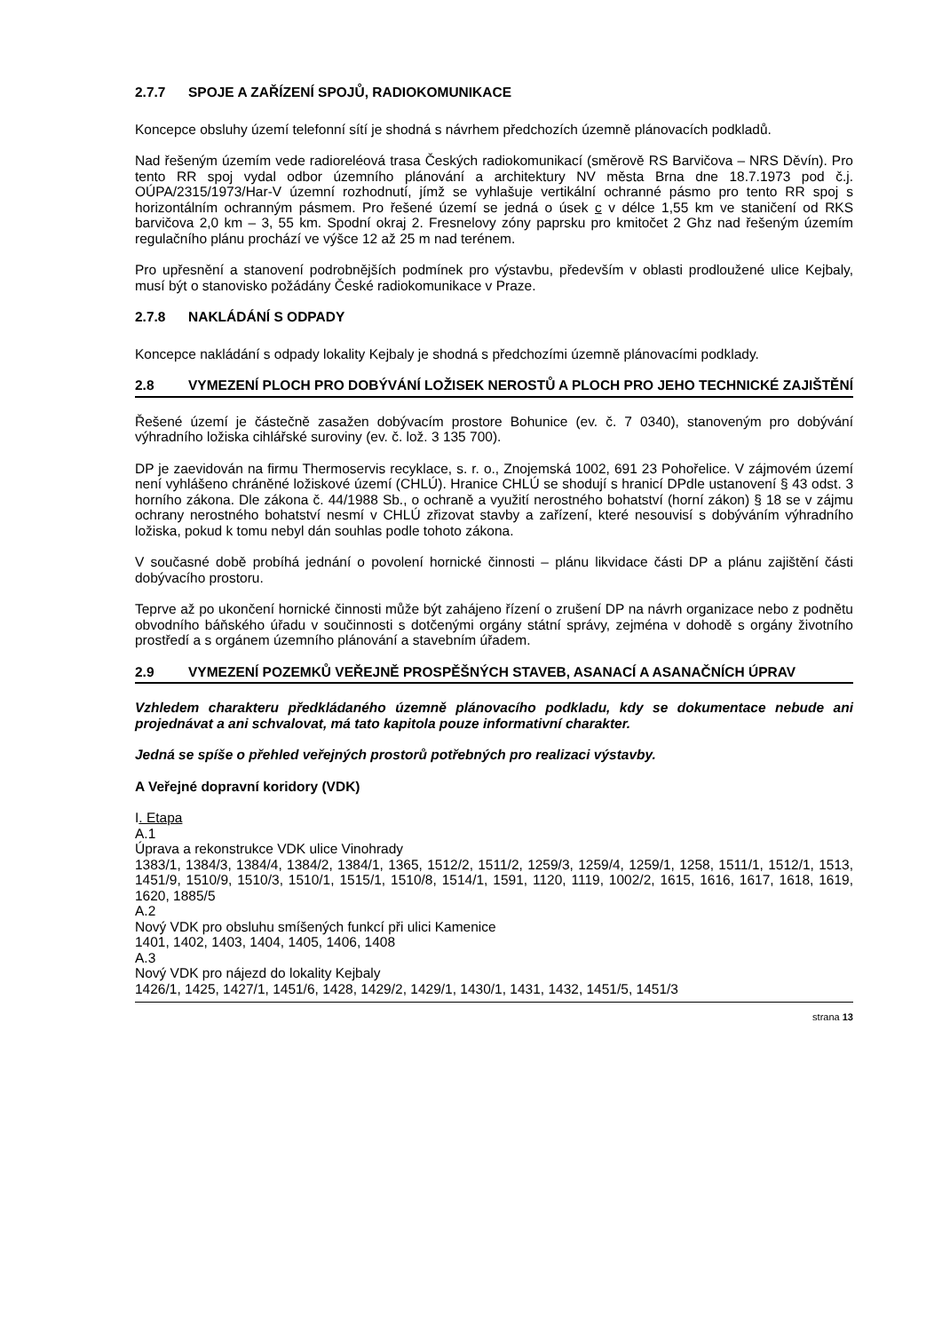2.7.7 SPOJE A ZAŘÍZENÍ SPOJŮ, RADIOKOMUNIKACE
Koncepce obsluhy území telefonní sítí je shodná s návrhem předchozích územně plánovacích podkladů.
Nad řešeným územím vede radioreléová trasa Českých radiokomunikací (směrově RS Barvičova – NRS Děvín). Pro tento RR spoj vydal odbor územního plánování a architektury NV města Brna dne 18.7.1973 pod č.j. OÚPA/2315/1973/Har-V územní rozhodnutí, jímž se vyhlašuje vertikální ochranné pásmo pro tento RR spoj s horizontálním ochranným pásmem. Pro řešené území se jedná o úsek c v délce 1,55 km ve staničení od RKS barvičova 2,0 km – 3, 55 km. Spodní okraj 2. Fresnelovy zóny paprsku pro kmitočet 2 Ghz nad řešeným územím regulačního plánu prochází ve výšce 12 až 25 m nad terénem.
Pro upřesnění a stanovení podrobnějších podmínek pro výstavbu, především v oblasti prodloužené ulice Kejbaly, musí být o stanovisko požádány České radiokomunikace v Praze.
2.7.8 NAKLÁDÁNÍ S ODPADY
Koncepce nakládání s odpady lokality Kejbaly je shodná s předchozími územně plánovacími podklady.
2.8 VYMEZENÍ PLOCH PRO DOBÝVÁNÍ LOŽISEK NEROSTŮ A PLOCH PRO JEHO TECHNICKÉ ZAJIŠTĚNÍ
Řešené území je částečně zasažen dobývacím prostore Bohunice (ev. č. 7 0340), stanoveným pro dobývání výhradního ložiska cihlářské suroviny (ev. č. lož. 3 135 700).
DP je zaevidován na firmu Thermoservis recyklace, s. r. o., Znojemská 1002, 691 23 Pohořelice. V zájmovém území není vyhlášeno chráněné ložiskové území (CHLÚ). Hranice CHLÚ se shodují s hranicí DPdle ustanovení § 43 odst. 3 horního zákona. Dle zákona č. 44/1988 Sb., o ochraně a využití nerostného bohatství (horní zákon) § 18 se v zájmu ochrany nerostného bohatství nesmí v CHLÚ zřizovat stavby a zařízení, které nesouvisí s dobýváním výhradního ložiska, pokud k tomu nebyl dán souhlas podle tohoto zákona.
V současné době probíhá jednání o povolení hornické činnosti – plánu likvidace části DP a plánu zajištění části dobývacího prostoru.
Teprve až po ukončení hornické činnosti může být zahájeno řízení o zrušení DP na návrh organizace nebo z podnětu obvodního báňského úřadu v součinnosti s dotčenými orgány státní správy, zejména v dohodě s orgány životního prostředí a s orgánem územního plánování a stavebním úřadem.
2.9 VYMEZENÍ POZEMKŮ VEŘEJNĚ PROSPĚŠNÝCH STAVEB, ASANACÍ A ASANAČNÍCH ÚPRAV
Vzhledem charakteru předkládaného územně plánovacího podkladu, kdy se dokumentace nebude ani projednávat a ani schvalovat, má tato kapitola pouze informativní charakter.
Jedná se spíše o přehled veřejných prostorů potřebných pro realizaci výstavby.
A Veřejné dopravní koridory (VDK)
I. Etapa
A.1
Úprava a rekonstrukce VDK ulice Vinohrady
1383/1, 1384/3, 1384/4, 1384/2, 1384/1, 1365, 1512/2, 1511/2, 1259/3, 1259/4, 1259/1, 1258, 1511/1, 1512/1, 1513, 1451/9, 1510/9, 1510/3, 1510/1, 1515/1, 1510/8, 1514/1, 1591, 1120, 1119, 1002/2, 1615, 1616, 1617, 1618, 1619, 1620, 1885/5
A.2
Nový VDK pro obsluhu smíšených funkcí při ulici Kamenice
1401, 1402, 1403, 1404, 1405, 1406, 1408
A.3
Nový VDK pro nájezd do lokality Kejbaly
1426/1, 1425, 1427/1, 1451/6, 1428, 1429/2, 1429/1, 1430/1, 1431, 1432, 1451/5, 1451/3
strana 13